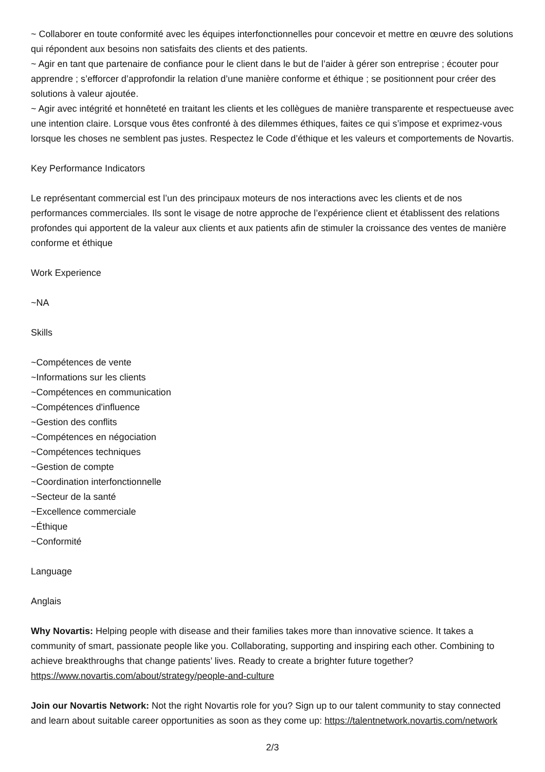~ Collaborer en toute conformité avec les équipes interfonctionnelles pour concevoir et mettre en œuvre des solutions qui répondent aux besoins non satisfaits des clients et des patients.
~ Agir en tant que partenaire de confiance pour le client dans le but de l’aider à gérer son entreprise ; écouter pour apprendre ; s’efforcer d’approfondir la relation d’une manière conforme et éthique ; se positionnent pour créer des solutions à valeur ajoutée.
~ Agir avec intégrité et honnêteté en traitant les clients et les collègues de manière transparente et respectueuse avec une intention claire. Lorsque vous êtes confronté à des dilemmes éthiques, faites ce qui s’impose et exprimez-vous lorsque les choses ne semblent pas justes. Respectez le Code d’éthique et les valeurs et comportements de Novartis.
Key Performance Indicators
Le représentant commercial est l’un des principaux moteurs de nos interactions avec les clients et de nos performances commerciales. Ils sont le visage de notre approche de l’expérience client et établissent des relations profondes qui apportent de la valeur aux clients et aux patients afin de stimuler la croissance des ventes de manière conforme et éthique
Work Experience
~NA
Skills
~Compétences de vente
~Informations sur les clients
~Compétences en communication
~Compétences d'influence
~Gestion des conflits
~Compétences en négociation
~Compétences techniques
~Gestion de compte
~Coordination interfonctionnelle
~Secteur de la santé
~Excellence commerciale
~Éthique
~Conformité
Language
Anglais
Why Novartis: Helping people with disease and their families takes more than innovative science. It takes a community of smart, passionate people like you. Collaborating, supporting and inspiring each other. Combining to achieve breakthroughs that change patients’ lives. Ready to create a brighter future together? https://www.novartis.com/about/strategy/people-and-culture
Join our Novartis Network: Not the right Novartis role for you? Sign up to our talent community to stay connected and learn about suitable career opportunities as soon as they come up: https://talentnetwork.novartis.com/network
2/3